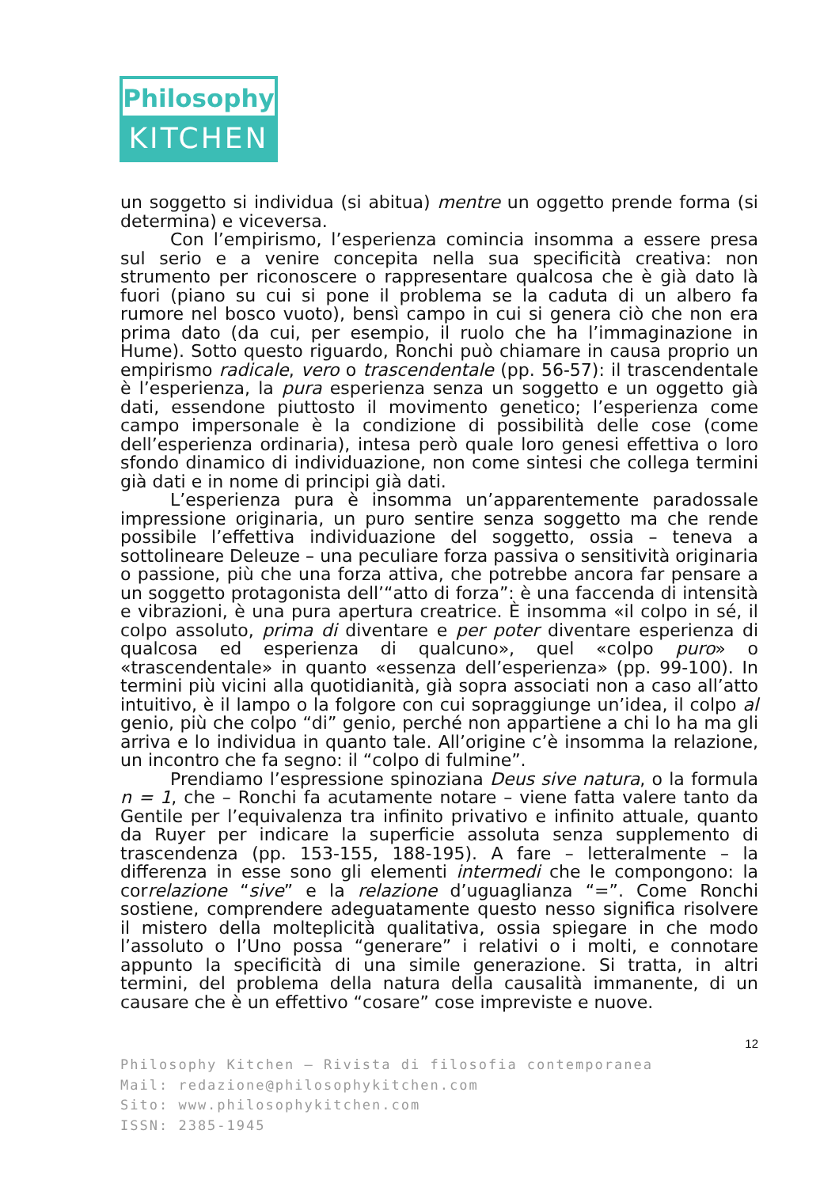Philosophy
KITCHEN
un soggetto si individua (si abitua) mentre un oggetto prende forma (si determina) e viceversa.
Con l’empirismo, l’esperienza comincia insomma a essere presa sul serio e a venire concepita nella sua specificità creativa: non strumento per riconoscere o rappresentare qualcosa che è già dato là fuori (piano su cui si pone il problema se la caduta di un albero fa rumore nel bosco vuoto), bensì campo in cui si genera ciò che non era prima dato (da cui, per esempio, il ruolo che ha l’immaginazione in Hume). Sotto questo riguardo, Ronchi può chiamare in causa proprio un empirismo radicale, vero o trascendentale (pp. 56-57): il trascendentale è l’esperienza, la pura esperienza senza un soggetto e un oggetto già dati, essendone piuttosto il movimento genetico; l’esperienza come campo impersonale è la condizione di possibilità delle cose (come dell’esperienza ordinaria), intesa però quale loro genesi effettiva o loro sfondo dinamico di individuazione, non come sintesi che collega termini già dati e in nome di principi già dati.
L’esperienza pura è insomma un’apparentemente paradossale impressione originaria, un puro sentire senza soggetto ma che rende possibile l’effettiva individuazione del soggetto, ossia – teneva a sottolineare Deleuze – una peculiare forza passiva o sensitività originaria o passione, più che una forza attiva, che potrebbe ancora far pensare a un soggetto protagonista dell’“atto di forza”: è una faccenda di intensità e vibrazioni, è una pura apertura creatrice. È insomma «il colpo in sé, il colpo assoluto, prima di diventare e per poter diventare esperienza di qualcosa ed esperienza di qualcuno», quel «colpo puro» o «trascendentale» in quanto «essenza dell’esperienza» (pp. 99-100). In termini più vicini alla quotidianità, già sopra associati non a caso all’atto intuitivo, è il lampo o la folgore con cui sopraggiunge un’idea, il colpo al genio, più che colpo “di” genio, perché non appartiene a chi lo ha ma gli arriva e lo individua in quanto tale. All’origine c’è insomma la relazione, un incontro che fa segno: il “colpo di fulmine”.
Prendiamo l’espressione spinoziana Deus sive natura, o la formula n = 1, che – Ronchi fa acutamente notare – viene fatta valere tanto da Gentile per l’equivalenza tra infinito privativo e infinito attuale, quanto da Ruyer per indicare la superficie assoluta senza supplemento di trascendenza (pp. 153-155, 188-195). A fare – letteralmente – la differenza in esse sono gli elementi intermedi che le compongono: la correlazione “sive” e la relazione d’uguaglianza “=”. Come Ronchi sostiene, comprendere adeguatamente questo nesso significa risolvere il mistero della molteplicità qualitativa, ossia spiegare in che modo l’assoluto o l’Uno possa “generare” i relativi o i molti, e connotare appunto la specificità di una simile generazione. Si tratta, in altri termini, del problema della natura della causalità immanente, di un causare che è un effettivo “cosare” cose impreviste e nuove.
12
Philosophy Kitchen – Rivista di filosofia contemporanea
Mail: redazione@philosophykitchen.com
Sito: www.philosophykitchen.com
ISSN: 2385-1945